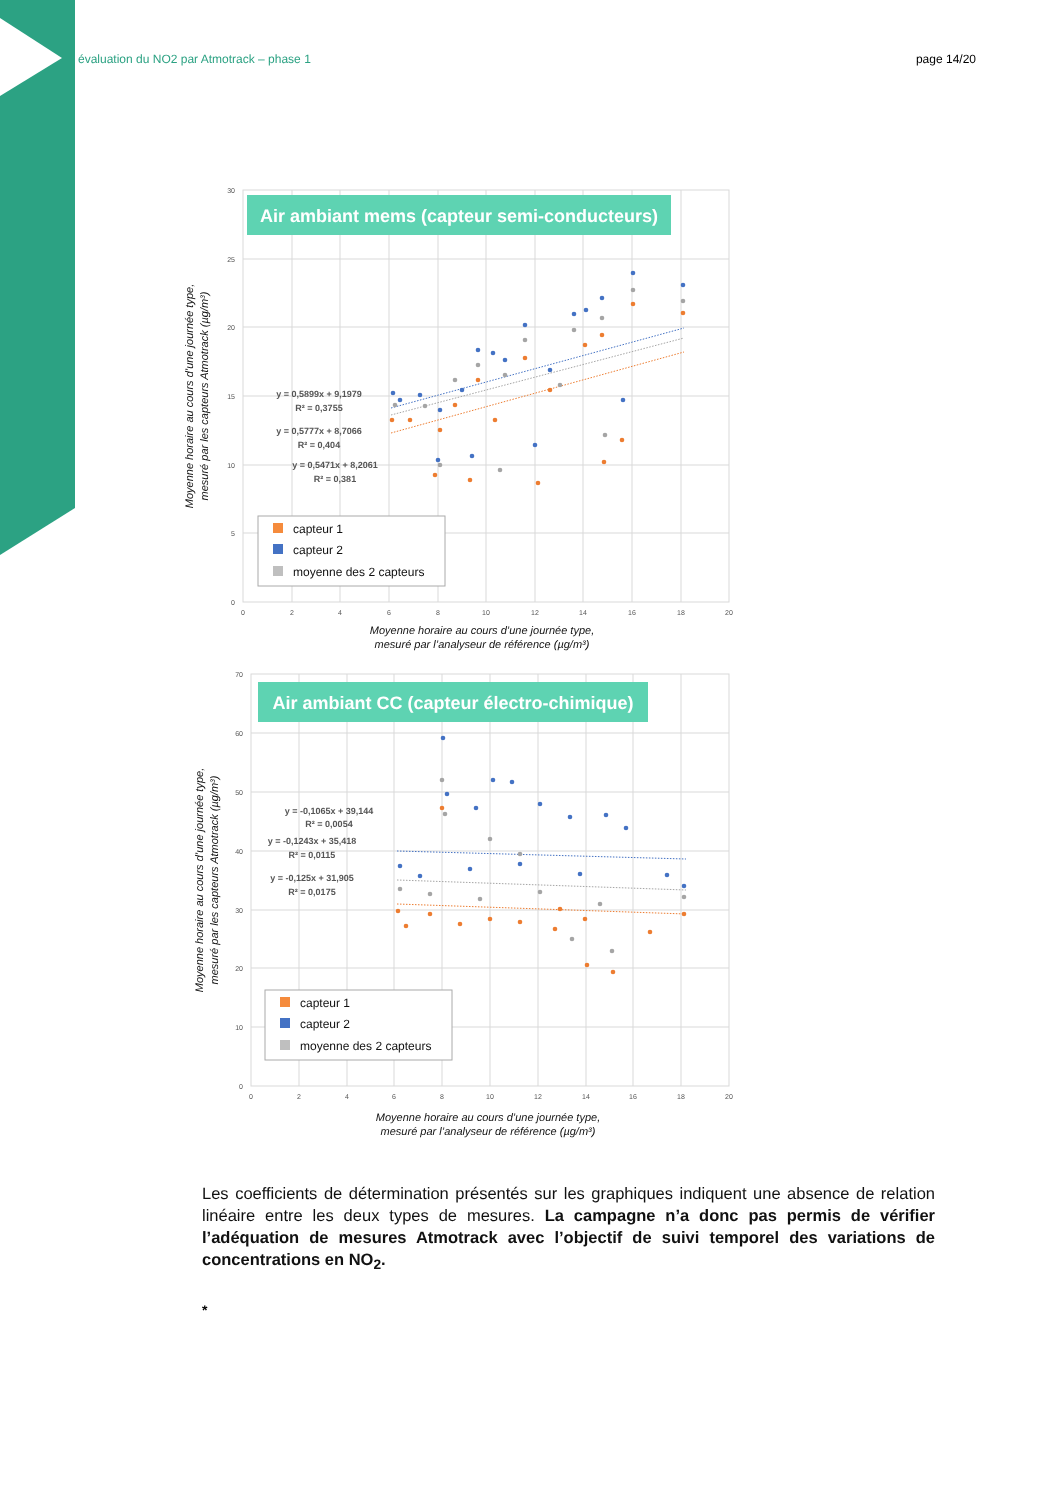évaluation du NO2 par Atmotrack – phase 1 page 14/20
30
25
20
15
10
5
0
0
2
4
6
8
10
12
14
16
18
20
Air ambiant mems (capteur semi-conducteurs)
y = 0,5899x + 9,1979
R² = 0,3755
y = 0,5777x + 8,7066
R² = 0,404
y = 0,5471x + 8,2061
R² = 0,381
capteur 1
capteur 2
moyenne des 2 capteurs
Moyenne horaire au cours d’une journée type,
mesuré par les capteurs Atmotrack (µg/m³)
Moyenne horaire au cours d’une journée type,
mesuré par l’analyseur de référence (µg/m³)
70
60
50
40
30
20
10
0
0
2
4
6
8
10
12
14
16
18
20
Air ambiant CC (capteur électro-chimique)
y = -0,1065x + 39,144
R² = 0,0054
y = -0,1243x + 35,418
R² = 0,0115
y = -0,125x + 31,905
R² = 0,0175
capteur 1
capteur 2
moyenne des 2 capteurs
Moyenne horaire au cours d’une journée type,
mesuré par les capteurs Atmotrack (µg/m³)
Moyenne horaire au cours d’une journée type,
mesuré par l’analyseur de référence (µg/m³)
Les coefficients de détermination présentés sur les graphiques indiquent une absence de relation linéaire entre les deux types de mesures. La campagne n’a donc pas permis de vérifier l’adéquation de mesures Atmotrack avec l’objectif de suivi temporel des variations de concentrations en NO<sub>2</sub>.
*